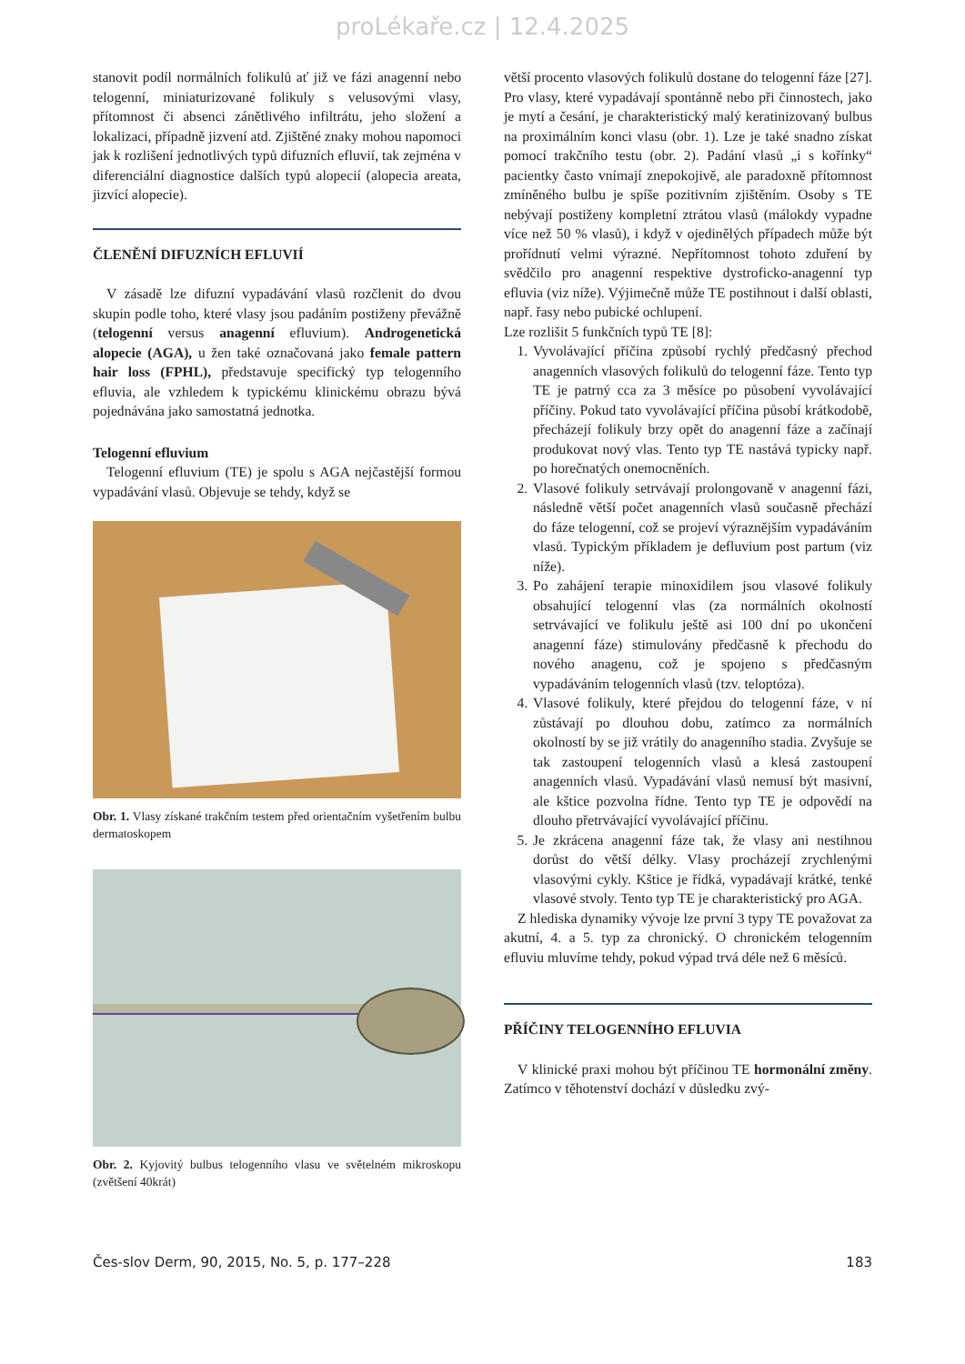proLékaře.cz | 12.4.2025
stanovit podíl normálních folikulů ať již ve fázi anagenní nebo telogenní, miniaturizované folikuly s velusovými vlasy, přítomnost či absenci zánětlivého infiltrátu, jeho složení a lokalizaci, případně jizvení atd. Zjištěné znaky mohou napomoci jak k rozlišení jednotlivých typů difuzních efluvií, tak zejména v diferenciální diagnostice dalších typů alopecií (alopecia areata, jizvící alopecie).
ČLENĚNÍ DIFUZNÍCH EFLUVIÍ
V zásadě lze difuzní vypadávání vlasů rozčlenit do dvou skupin podle toho, které vlasy jsou padáním postiženy převážně (telogenní versus anagenní efluvium). Androgenetická alopecie (AGA), u žen také označovaná jako female pattern hair loss (FPHL), představuje specifický typ telogenního efluvia, ale vzhledem k typickému klinickému obrazu bývá pojednávána jako samostatná jednotka.
Telogenní efluvium
Telogenní efluvium (TE) je spolu s AGA nejčastější formou vypadávání vlasů. Objevuje se tehdy, když se
Obr. 1. Vlasy získané trakčním testem před orientačním vyšetřením bulbu dermatoskopem
Obr. 2. Kyjovitý bulbus telogenního vlasu ve světelném mikroskopu (zvětšení 40krát)
větší procento vlasových folikulů dostane do telogenní fáze [27]. Pro vlasy, které vypadávají spontánně nebo při činnostech, jako je mytí a česání, je charakteristický malý keratinizovaný bulbus na proximálním konci vlasu (obr. 1). Lze je také snadno získat pomocí trakčního testu (obr. 2). Padání vlasů „i s kořínky“ pacientky často vnímají znepokojivě, ale paradoxně přítomnost zmíněného bulbu je spíše pozitivním zjištěním. Osoby s TE nebývají postiženy kompletní ztrátou vlasů (málokdy vypadne více než 50 % vlasů), i když v ojedinělých případech může být prořídnutí velmi výrazné. Nepřítomnost tohoto zduření by svědčilo pro anagenní respektive dystroficko-anagenní typ efluvia (viz níže). Výjimečně může TE postihnout i další oblasti, např. řasy nebo pubické ochlupení.
Lze rozlišit 5 funkčních typů TE [8]:
1. Vyvolávající příčina způsobí rychlý předčasný přechod anagenních vlasových folikulů do telogenní fáze. Tento typ TE je patrný cca za 3 měsíce po působení vyvolávající příčiny. Pokud tato vyvolávající příčina působí krátkodobě, přecházejí folikuly brzy opět do anagenní fáze a začínají produkovat nový vlas. Tento typ TE nastává typicky např. po horečnatých onemocněních.
2. Vlasové folikuly setrvávají prolongovaně v anagenní fázi, následně větší počet anagenních vlasů současně přechází do fáze telogenní, což se projeví výraznějším vypadáváním vlasů. Typickým příkladem je defluvium post partum (viz níže).
3. Po zahájení terapie minoxidilem jsou vlasové folikuly obsahující telogenní vlas (za normálních okolností setrvávající ve folikulu ještě asi 100 dní po ukončení anagenní fáze) stimulovány předčasně k přechodu do nového anagenu, což je spojeno s předčasným vypadáváním telogenních vlasů (tzv. teloptóza).
4. Vlasové folikuly, které přejdou do telogenní fáze, v ní zůstávají po dlouhou dobu, zatímco za normálních okolností by se již vrátily do anagenního stadia. Zvyšuje se tak zastoupení telogenních vlasů a klesá zastoupení anagenních vlasů. Vypadávání vlasů nemusí být masivní, ale kštice pozvolna řídne. Tento typ TE je odpovědí na dlouho přetrvávající vyvolávající příčinu.
5. Je zkrácena anagenní fáze tak, že vlasy ani nestihnou dorůst do větší délky. Vlasy procházejí zrychlenými vlasovými cykly. Kštice je řídká, vypadávají krátké, tenké vlasové stvoly. Tento typ TE je charakteristický pro AGA.
Z hlediska dynamiky vývoje lze první 3 typy TE považovat za akutní, 4. a 5. typ za chronický. O chronickém telogenním efluviu mluvíme tehdy, pokud výpad trvá déle než 6 měsíců.
PŘÍČINY TELOGENNÍHO EFLUVIA
V klinické praxi mohou být příčinou TE hormonální změny. Zatímco v těhotenství dochází v důsledku zvý-
Čes-slov Derm, 90, 2015, No. 5, p. 177–228 183